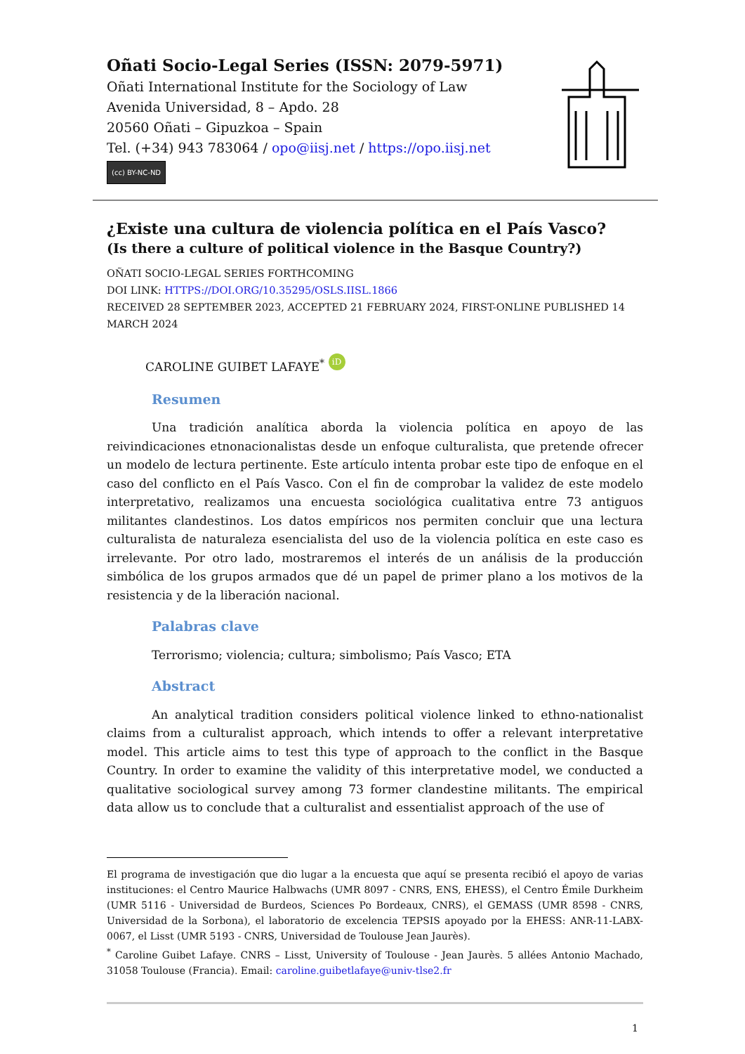Oñati Socio-Legal Series (ISSN: 2079-5971)
Oñati International Institute for the Sociology of Law
Avenida Universidad, 8 – Apdo. 28
20560 Oñati – Gipuzkoa – Spain
Tel. (+34) 943 783064 / opo@iisj.net / https://opo.iisj.net
(cc) BY-NC-ND
¿Existe una cultura de violencia política en el País Vasco?
(Is there a culture of political violence in the Basque Country?)
OÑATI SOCIO-LEGAL SERIES FORTHCOMING
DOI LINK: HTTPS://DOI.ORG/10.35295/OSLS.IISL.1866
RECEIVED 28 SEPTEMBER 2023, ACCEPTED 21 FEBRUARY 2024, FIRST-ONLINE PUBLISHED 14 MARCH 2024
CAROLINE GUIBET LAFAYE<sup>*</sup> iD
Resumen
Una tradición analítica aborda la violencia política en apoyo de las reivindicaciones etnonacionalistas desde un enfoque culturalista, que pretende ofrecer un modelo de lectura pertinente. Este artículo intenta probar este tipo de enfoque en el caso del conflicto en el País Vasco. Con el fin de comprobar la validez de este modelo interpretativo, realizamos una encuesta sociológica cualitativa entre 73 antiguos militantes clandestinos. Los datos empíricos nos permiten concluir que una lectura culturalista de naturaleza esencialista del uso de la violencia política en este caso es irrelevante. Por otro lado, mostraremos el interés de un análisis de la producción simbólica de los grupos armados que dé un papel de primer plano a los motivos de la resistencia y de la liberación nacional.
Palabras clave
Terrorismo; violencia; cultura; simbolismo; País Vasco; ETA
Abstract
An analytical tradition considers political violence linked to ethno-nationalist claims from a culturalist approach, which intends to offer a relevant interpretative model. This article aims to test this type of approach to the conflict in the Basque Country. In order to examine the validity of this interpretative model, we conducted a qualitative sociological survey among 73 former clandestine militants. The empirical data allow us to conclude that a culturalist and essentialist approach of the use of
El programa de investigación que dio lugar a la encuesta que aquí se presenta recibió el apoyo de varias instituciones: el Centro Maurice Halbwachs (UMR 8097 - CNRS, ENS, EHESS), el Centro Émile Durkheim (UMR 5116 - Universidad de Burdeos, Sciences Po Bordeaux, CNRS), el GEMASS (UMR 8598 - CNRS, Universidad de la Sorbona), el laboratorio de excelencia TEPSIS apoyado por la EHESS: ANR-11-LABX-0067, el Lisst (UMR 5193 - CNRS, Universidad de Toulouse Jean Jaurès).
<sup>*</sup> Caroline Guibet Lafaye. CNRS – Lisst, University of Toulouse - Jean Jaurès. 5 allées Antonio Machado, 31058 Toulouse (Francia). Email: caroline.guibetlafaye@univ-tlse2.fr
1